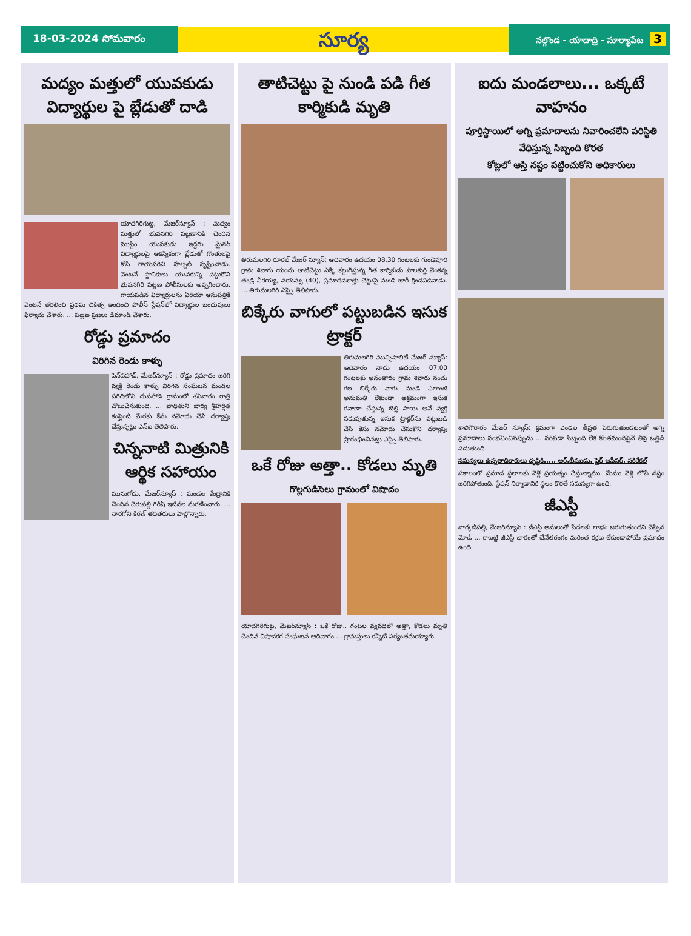18-03-2024 సోమవారం
సూర్య
నల్గొండ - యాదాద్రి - సూర్యాపేట 3
మద్యం మత్తులో యువకుడు విద్యార్థుల పై బ్లేడుతో దాడి
యాదగిరిగుట్ట, మేజర్‌న్యూస్ : మద్యం మత్తులో భువనగిరి పట్టణానికి చెందిన ముస్లిం యువకుడు ఇద్దరు మైనర్ విద్యార్థులపై ఆకస్మికంగా బ్లేడుతో గొంతులపై కోసి గాయపరిచి హల్చల్ సృష్టించాడు. వెంటనే స్థానికులు యువకున్ని పట్టుకొని భువనగిరి పట్టణ పోలీసులకు అప్పగించారు. గాయపడిన విద్యార్థులను ఏరియా ఆసుపత్రికి వెంటనే తరలించి ప్రథమ చికిత్స అందించి పోలీస్ స్టేషన్‌లో విద్యార్థుల బంధువులు ఫిర్యాదు చేశారు. ... పట్టణ ప్రజలు డిమాండ్ చేశారు.
రోడ్డు ప్రమాదం
విరిగిన రెండు కాళ్ళు
పెన్‌పహాడ్, మేజర్‌న్యూస్ : రోడ్డు ప్రమాదం జరిగి వ్యక్తి రెండు కాళ్ళు విరిగిన సంఘటన మండల పరిధిలోని దుపహాడ్ గ్రామంలో శనివారం రాత్రి చోటుచేసుకుంది. ... బాధితుని భార్య శ్రీహర్షిత కంప్లైంట్ మేరకు కేసు నమోదు చేసి దర్యాప్తు చేస్తున్నట్లు ఎస్ఐ తెలిపారు.
చిన్ననాటి మిత్రునికి ఆర్థిక సహాయం
మునుగోడు, మేజర్‌న్యూస్ : మండల కేంద్రానికి చెందిన చెరుపల్లి గిరీష్ ఇటీవల మరణించారు. ... నారగోని కిరణ్ తదితరులు పాల్గొన్నారు.
తాటిచెట్టు పై నుండి పడి గీత కార్మికుడి మృతి
తిరుమలగిరి రూరల్ మేజర్ న్యూస్: ఆదివారం ఉదయం 08.30 గంటలకు గుండెపూరి గ్రామ శివారు యందు తాటిచెట్టు ఎక్కి కల్లుగీస్తున్న గీత కార్మికుడు పాలకుర్తి వెంకన్న తండ్రి వీరయ్య, వయస్సు (40), ప్రమాదవశాత్తు చెట్టుపై నుండి జారీ క్రిందపడినాడు. ... తిరుమలగిరి ఎస్సై తెలిపారు.
బిక్కేరు వాగులో పట్టుబడిన ఇసుక ట్రాక్టర్
తిరుమలగిరి మున్సిపాలిటీ మేజర్ న్యూస్: ఆదివారం నాడు ఉదయం 07:00 గంటలకు అనంతారం గ్రామ శివారు నందు గల బిక్కేరు వాగు నుండి ఎలాంటి అనుమతి లేకుండా అక్రమంగా ఇసుక రవాణా చేస్తున్న బెల్లి సాయి అనే వ్యక్తి నడుపుతున్న ఇసుక ట్రాక్టర్‌ను పట్టుబడి చేసి కేసు నమోదు చేసుకొని దర్యాప్తు ప్రారంభించినట్లు ఎస్సై తెలిపారు.
ఒకే రోజు అత్తా.. కోడలు మృతి
గొల్లగుడిసెలు గ్రామంలో విషాదం
యాదగిరిగుట్ట, మేజర్‌న్యూస్ : ఒకే రోజు.. గంటల వ్యవధిలో అత్తా, కోడలు మృతి చెందిన విషాదకర సంఘటన ఆదివారం ... గ్రామస్తులు కన్నీటి పర్యంతమయ్యారు.
ఐదు మండలాలు... ఒక్కటే వాహనం
పూర్తిస్థాయిలో అగ్ని ప్రమాదాలను నివారించలేని పరిస్థితి
వేధిస్తున్న సిబ్బంది కొరత
కోట్లలో ఆస్తి నష్టం పట్టించుకోని అధికారులు
శాలిగౌరారం మేజర్ న్యూస్: క్రమంగా ఎండల తీవ్రత పెరుగుతుండటంతో అగ్ని ప్రమాదాలు సంభవించినప్పుడు ... సరిపడా సిబ్బంది లేక కొంతమందిపైనే తీవ్ర ఒత్తిడి పడుతుంది.
సమస్యలు ఉన్నతాధికారులు దృష్టికి..... ఆర్.భీముడు, ఫైర్ ఆఫీసర్, నకిరేకల్
సకాలంలో ప్రమాద స్థలాలకు వెళ్లే ప్రయత్నం చేస్తున్నాము. మేము వెళ్లే లోపే నష్టం జరిగిపోతుంది. స్టేషన్ నిర్మాణానికి స్థలం కొరతే సమస్యగా ఉంది.
జీఎస్టీ
నార్కట్‌పల్లి, మేజర్‌న్యూస్ : జీఎస్టీ అమలుతో పేదలకు లాభం జరుగుతుందని చెప్పిన మోడీ ... కాబట్టి జీఎస్టీ భారంతో చేనేతరంగం మరింత రక్షణ లేకుండాపోయే ప్రమాదం ఉంది.